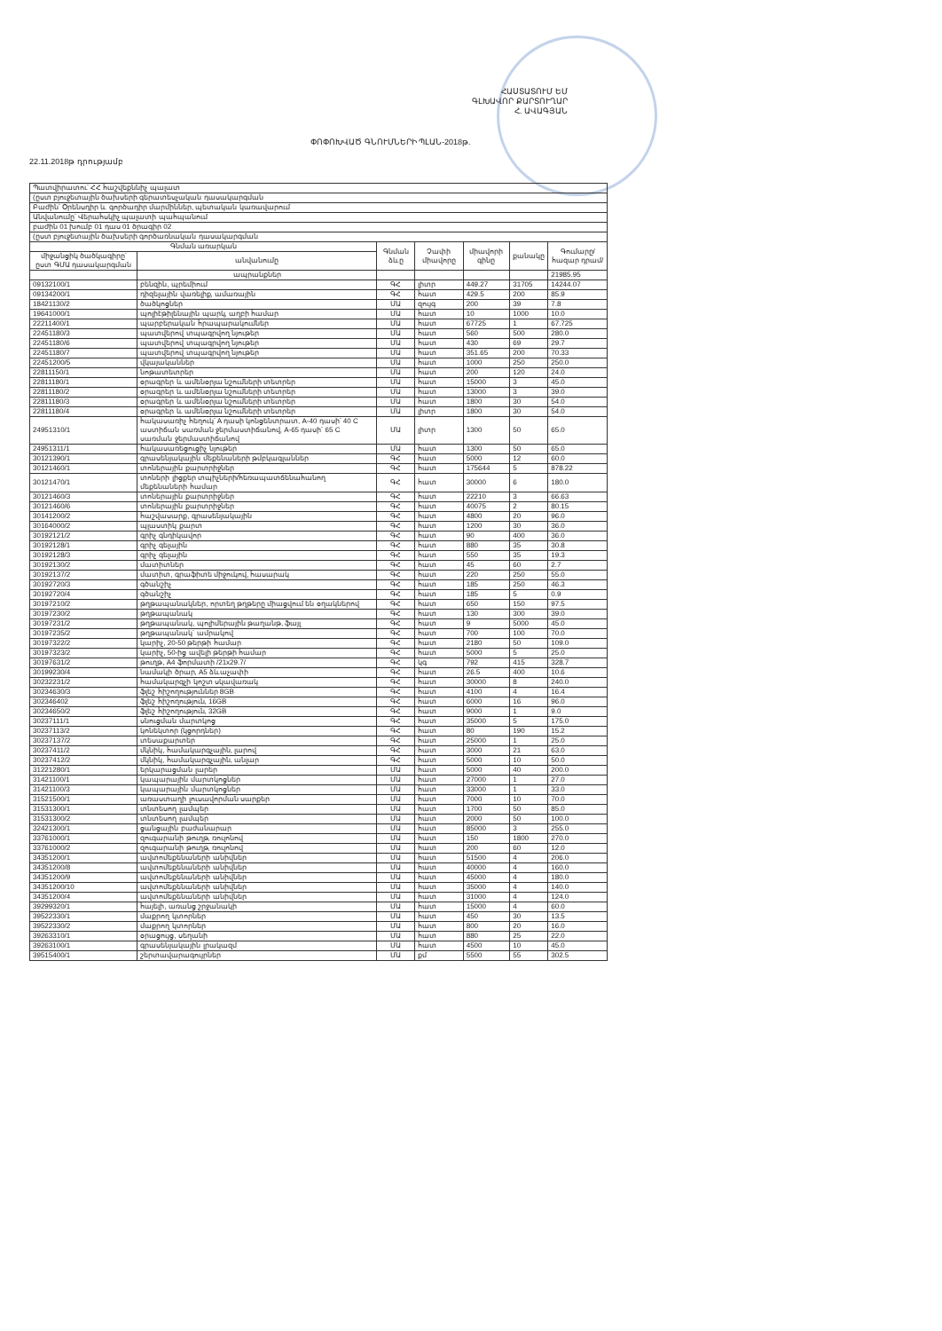ՀԱՍՏԱՏՈՒՄ ԵՄ
ԳԼԽԱՎՈՐ ՔԱՐՏՈՒՂԱՐ
Հ. ԱՎԱԳՅԱՆ
ՓՈՓՈԽՎԱԾ ԳՆՈՒՄՆԵՐԻ ՊԼԱՆ-2018թ.
22.11.2018թ դրությամբ
| Պատվիրատու՝ ՀՀ հաշվեքննիչ պալատ | | | | | | |
| (ըստ բյուջետային ծախսերի գերատեսչական դասակարգման | | | | | | |
| Բաժին՝ Օրենսդիր և գործադիր մարմիններ, պետական կառավարում | | | | | | |
| Անվանումը՝ Վերահսկիչ պալատի պահպանում | | | | | | |
| բաժին 01 խումբ 01 դաս 01 ծրագիր 02 | | | | | | |
| (ըստ բյուջետային ծախսերի գործառնական դասակարգման | | | | | | |
| Գնման առարկան | | Գնման ձևը | Չափի միավորը | միավորի գինը | քանակը | Գումարը/ հազար դրամ/ |
| միջանցիկ ծածկագիրը՝ ըստ ԳՄԱ դասակարգման | անվանումը | | | | | |
| | ապրանքներ | | | | | 21985.95 |
| 09132100/1 | բենզին, պրեմիում | ԳՀ | լիտր | 449.27 | 31705 | 14244.07 |
| 09134200/1 | դիզելային վառելիք, ամառային | ԳՀ | հատ | 429.5 | 200 | 85.9 |
| 18421130/2 | ծածկոցներ | ՄԱ | զույգ | 200 | 39 | 7.8 |
| 19641000/1 | պոլիէթիլենային պարկ, աղբի համար | ՄԱ | հատ | 10 | 1000 | 10.0 |
| 22211400/1 | պարբերական հրապարակումներ | ՄԱ | հատ | 67725 | 1 | 67.725 |
| 22451180/3 | պատվերով տպագրվող նյութեր | ՄԱ | հատ | 560 | 500 | 280.0 |
| 22451180/6 | պատվերով տպագրվող նյութեր | ՄԱ | հատ | 430 | 69 | 29.7 |
| 22451180/7 | պատվերով տպագրվող նյութեր | ՄԱ | հատ | 351.65 | 200 | 70.33 |
| 22451200/5 | վկայականներ | ՄԱ | հատ | 1000 | 250 | 250.0 |
| 22811150/1 | նոթատետրեր | ՄԱ | հատ | 200 | 120 | 24.0 |
| 22811180/1 | օրագրեր և ամենօրյա նշումների տետրեր | ՄԱ | հատ | 15000 | 3 | 45.0 |
| 22811180/2 | օրագրեր և ամենօրյա նշումների տետրեր | ՄԱ | հատ | 13000 | 3 | 39.0 |
| 22811180/3 | օրագրեր և ամենօրյա նշումների տետրեր | ՄԱ | հատ | 1800 | 30 | 54.0 |
| 22811180/4 | օրագրեր և ամենօրյա նշումների տետրեր | ՄԱ | լիտր | 1800 | 30 | 54.0 |
| 24951310/1 | հակասառիչ հեղուկ՝ A դասի կոնցենտրատ, A-40 դասի՝ 40 C աստիճան սառման ջերմաստիճանով, A-65 դասի՝ 65 C սառման ջերմաստիճանով | ՄԱ | լիտր | 1300 | 50 | 65.0 |
| 24951311/1 | հակասառեցուցիչ նյութեր | ՄԱ | հատ | 1300 | 50 | 65.0 |
| 30121390/1 | գրասենյակային մեքենաների թմբկագլաններ | ԳՀ | հատ | 5000 | 12 | 60.0 |
| 30121460/1 | տոներային քարտրիջներ | ԳՀ | հատ | 175644 | 5 | 878.22 |
| 30121470/1 | տոների լիցքեր տպիչների/հեռապատճենահանող մեքենաների համար | ԳՀ | հատ | 30000 | 6 | 180.0 |
| 30121460/3 | տոներային քարտրիջներ | ԳՀ | հատ | 22210 | 3 | 66.63 |
| 30121460/6 | տոներային քարտրիջներ | ԳՀ | հատ | 40075 | 2 | 80.15 |
| 30141200/2 | հաշվասարք, գրասենյակային | ԳՀ | հատ | 4800 | 20 | 96.0 |
| 30164000/2 | պլաստիկ քարտ | ԳՀ | հատ | 1200 | 30 | 36.0 |
| 30192121/2 | գրիչ գնդիկավոր | ԳՀ | հատ | 90 | 400 | 36.0 |
| 30192128/1 | գրիչ գելային | ԳՀ | հատ | 880 | 35 | 30.8 |
| 30192128/3 | գրիչ գելային | ԳՀ | հատ | 550 | 35 | 19.3 |
| 30192130/2 | մատիտներ | ԳՀ | հատ | 45 | 60 | 2.7 |
| 30192137/2 | մատիտ, գրաֆիտե միջուկով, հասարակ | ԳՀ | հատ | 220 | 250 | 55.0 |
| 30192720/3 | գծանշիչ | ԳՀ | հատ | 185 | 250 | 46.3 |
| 30192720/4 | գծանշիչ | ԳՀ | հատ | 185 | 5 | 0.9 |
| 30197210/2 | թղթապանակներ, որտեղ թղթերը միացվում են օղակներով | ԳՀ | հատ | 650 | 150 | 97.5 |
| 30197230/2 | թղթապանակ | ԳՀ | հատ | 130 | 300 | 39.0 |
| 30197231/2 | թղթապանակ, պոլիմերային թաղանթ, ֆայլ | ԳՀ | հատ | 9 | 5000 | 45.0 |
| 30197235/2 | թղթապանակ՝ ամրակով | ԳՀ | հատ | 700 | 100 | 70.0 |
| 30197322/2 | կարիչ, 20-50 թերթի համար | ԳՀ | հատ | 2180 | 50 | 109.0 |
| 30197323/2 | կարիչ, 50-ից ավելի թերթի համար | ԳՀ | հատ | 5000 | 5 | 25.0 |
| 30197631/2 | թուղթ, A4 ֆորմատի /21x29.7/ | ԳՀ | կգ | 792 | 415 | 328.7 |
| 30199230/4 | նամակի ծրար, A5 ձևաչափի | ԳՀ | հատ | 26.5 | 400 | 10.6 |
| 30232231/2 | համակարգչի կոշտ սկավառակ | ԳՀ | հատ | 30000 | 8 | 240.0 |
| 30234630/3 | ֆլեշ հիշողություններ 8GB | ԳՀ | հատ | 4100 | 4 | 16.4 |
| 302346402 | ֆլեշ հիշողություն, 16GB | ԳՀ | հատ | 6000 | 16 | 96.0 |
| 30234650/2 | ֆլեշ հիշողություն, 32GB | ԳՀ | հատ | 9000 | 1 | 9.0 |
| 30237111/1 | սնուցման մարտկոց | ԳՀ | հատ | 35000 | 5 | 175.0 |
| 30237113/2 | կոնեկտոր (կցորդներ) | ԳՀ | հատ | 80 | 190 | 15.2 |
| 30237137/2 | տեսաքարտեր | ԳՀ | հատ | 25000 | 1 | 25.0 |
| 30237411/2 | մկնիկ, համակարգչային, լարով | ԳՀ | հատ | 3000 | 21 | 63.0 |
| 30237412/2 | մկնիկ, համակարգչային, անլար | ԳՀ | հատ | 5000 | 10 | 50.0 |
| 31221280/1 | երկարացման լարեր | ՄԱ | հատ | 5000 | 40 | 200.0 |
| 31421100/1 | կապարային մարտկոցներ | ՄԱ | հատ | 27000 | 1 | 27.0 |
| 31421100/3 | կապարային մարտկոցներ | ՄԱ | հատ | 33000 | 1 | 33.0 |
| 31521500/1 | առաստաղի լուսավորման սարքեր | ՄԱ | հատ | 7000 | 10 | 70.0 |
| 31531300/1 | տնտեսող լամպեր | ՄԱ | հատ | 1700 | 50 | 85.0 |
| 31531300/2 | տնտեսող լամպեր | ՄԱ | հատ | 2000 | 50 | 100.0 |
| 32421300/1 | ցանցային բաժանարար | ՄԱ | հատ | 85000 | 3 | 255.0 |
| 33761000/1 | զուգարանի թուղթ, ռուլոնով | ՄԱ | հատ | 150 | 1800 | 270.0 |
| 33761000/2 | զուգարանի թուղթ, ռուլոնով | ՄԱ | հատ | 200 | 60 | 12.0 |
| 34351200/1 | ավտոմեքենաների անիվներ | ՄԱ | հատ | 51500 | 4 | 206.0 |
| 34351200/8 | ավտոմեքենաների անիվներ | ՄԱ | հատ | 40000 | 4 | 160.0 |
| 34351200/9 | ավտոմեքենաների անիվներ | ՄԱ | հատ | 45000 | 4 | 180.0 |
| 34351200/10 | ավտոմեքենաների անիվներ | ՄԱ | հատ | 35000 | 4 | 140.0 |
| 34351200/4 | ավտոմեքենաների անիվներ | ՄԱ | հատ | 31000 | 4 | 124.0 |
| 39299320/1 | հայելի, առանց շրջանակի | ՄԱ | հատ | 15000 | 4 | 60.0 |
| 39522330/1 | մաքրող կտորներ | ՄԱ | հատ | 450 | 30 | 13.5 |
| 39522330/2 | մաքրող կտորներ | ՄԱ | հատ | 800 | 20 | 16.0 |
| 39263310/1 | օրացույց, սեղանի | ՄԱ | հատ | 880 | 25 | 22.0 |
| 39263100/1 | գրասենյակային լրակազմ | ՄԱ | հատ | 4500 | 10 | 45.0 |
| 39515400/1 | շերտավարագույրներ | ՄԱ | քմ | 5500 | 55 | 302.5 |